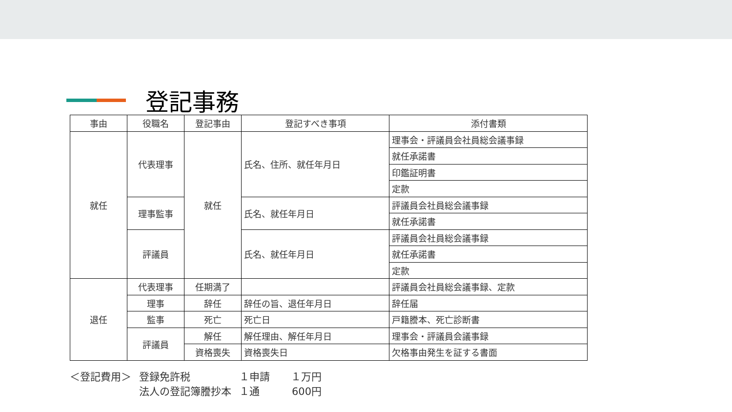登記事務
| 事由 | 役職名 | 登記事由 | 登記すべき事項 | 添付書類 |
| --- | --- | --- | --- | --- |
| 就任 | 代表理事 | 就任 | 氏名、住所、就任年月日 | 理事会・評議員会社員総会議事録 |
| | | | | 就任承諾書 |
| | | | | 印鑑証明書 |
| | | | | 定款 |
| | 理事監事 | | 氏名、就任年月日 | 評議員会社員総会議事録 |
| | | | | 就任承諾書 |
| | 評議員 | | 氏名、就任年月日 | 評議員会社員総会議事録 |
| | | | | 就任承諾書 |
| | | | | 定款 |
| 退任 | 代表理事 | 任期満了 | | 評議員会社員総会議事録、定款 |
| | 理事 | 辞任 | 辞任の旨、退任年月日 | 辞任届 |
| | 監事 | 死亡 | 死亡日 | 戸籍謄本、死亡診断書 |
| | 評議員 | 解任 | 解任理由、解任年月日 | 理事会・評議員会議事録 |
| | | 資格喪失 | 資格喪失日 | 欠格事由発生を証する書面 |
| ＜登記費用＞ | 登録免許税 | １申請 | １万円 |
| | 法人の登記簿謄抄本 | １通 | 600円 |